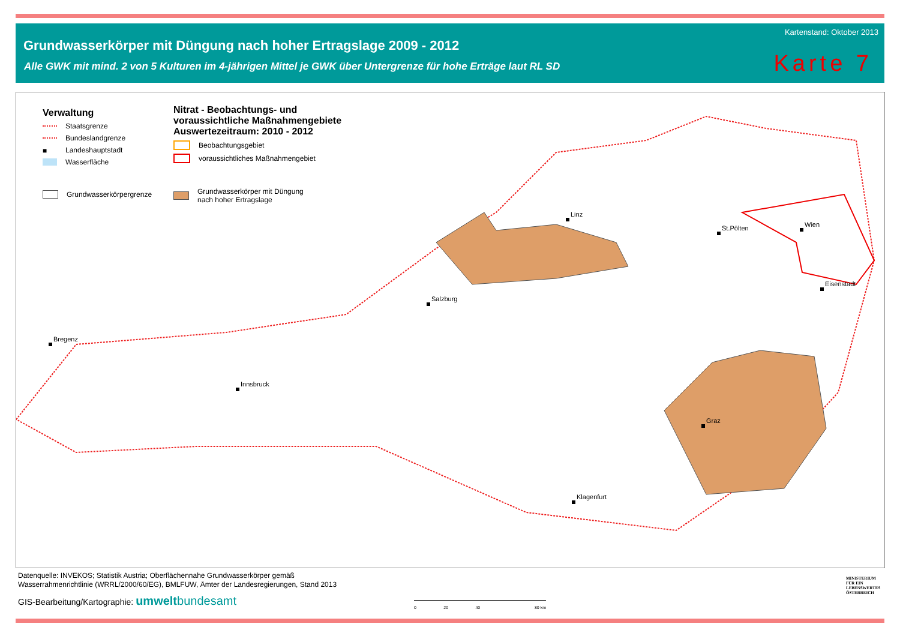Grundwasserkörper mit Düngung nach hoher Ertragslage 2009 - 2012
Alle GWK mit mind. 2 von 5 Kulturen im 4-jährigen Mittel je GWK über Untergrenze für hohe Erträge laut RL SD
Kartenstand: Oktober 2013
Karte 7
Verwaltung
Staatsgrenze
Bundeslandgrenze
■ Landeshauptstadt
Wasserfläche
Grundwasserkörpergrenze
Nitrat - Beobachtungs- und
voraussichtliche Maßnahmengebiete
Auswertezeitraum: 2010 - 2012
Beobachtungsgebiet
voraussichtliches Maßnahmengebiet
Grundwasserkörper mit Düngung
nach hoher Ertragslage
Linz
St.Pölten Wien
Eisenstadt
Salzburg
Bregenz
Innsbruck
Graz
Klagenfurt
Datenquelle: INVEKOS; Statistik Austria; Oberflächennahe Grundwasserkörper gemäß
Wasserrahmenrichtlinie (WRRL/2000/60/EG), BMLFUW, Ämter der Landesregierungen, Stand 2013
GIS-Bearbeitung/Kartographie: umweltbundesamt
0 20 40 80 km
MINISTERIUM
FÜR EIN
LEBENSWERTES
ÖSTERREICH